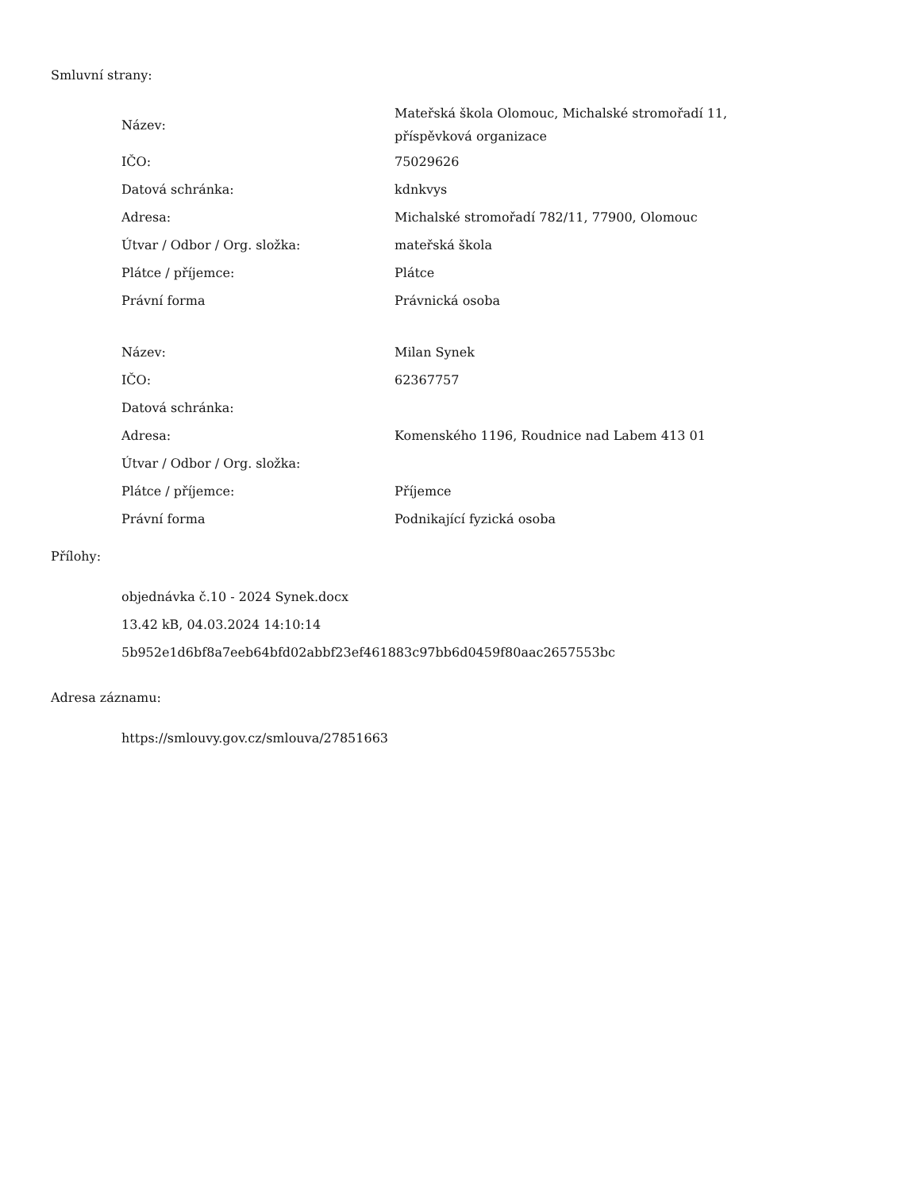Smluvní strany:
| Název: | Mateřská škola Olomouc, Michalské stromořadí 11, příspěvková organizace |
| IČO: | 75029626 |
| Datová schránka: | kdnkvys |
| Adresa: | Michalské stromořadí 782/11, 77900, Olomouc |
| Útvar / Odbor / Org. složka: | mateřská škola |
| Plátce / příjemce: | Plátce |
| Právní forma | Právnická osoba |
| Název: | Milan Synek |
| IČO: | 62367757 |
| Datová schránka: | |
| Adresa: | Komenského 1196, Roudnice nad Labem 413 01 |
| Útvar / Odbor / Org. složka: | |
| Plátce / příjemce: | Příjemce |
| Právní forma | Podnikající fyzická osoba |
Přílohy:
objednávka č.10 - 2024 Synek.docx
13.42 kB, 04.03.2024 14:10:14
5b952e1d6bf8a7eeb64bfd02abbf23ef461883c97bb6d0459f80aac2657553bc
Adresa záznamu:
https://smlouvy.gov.cz/smlouva/27851663